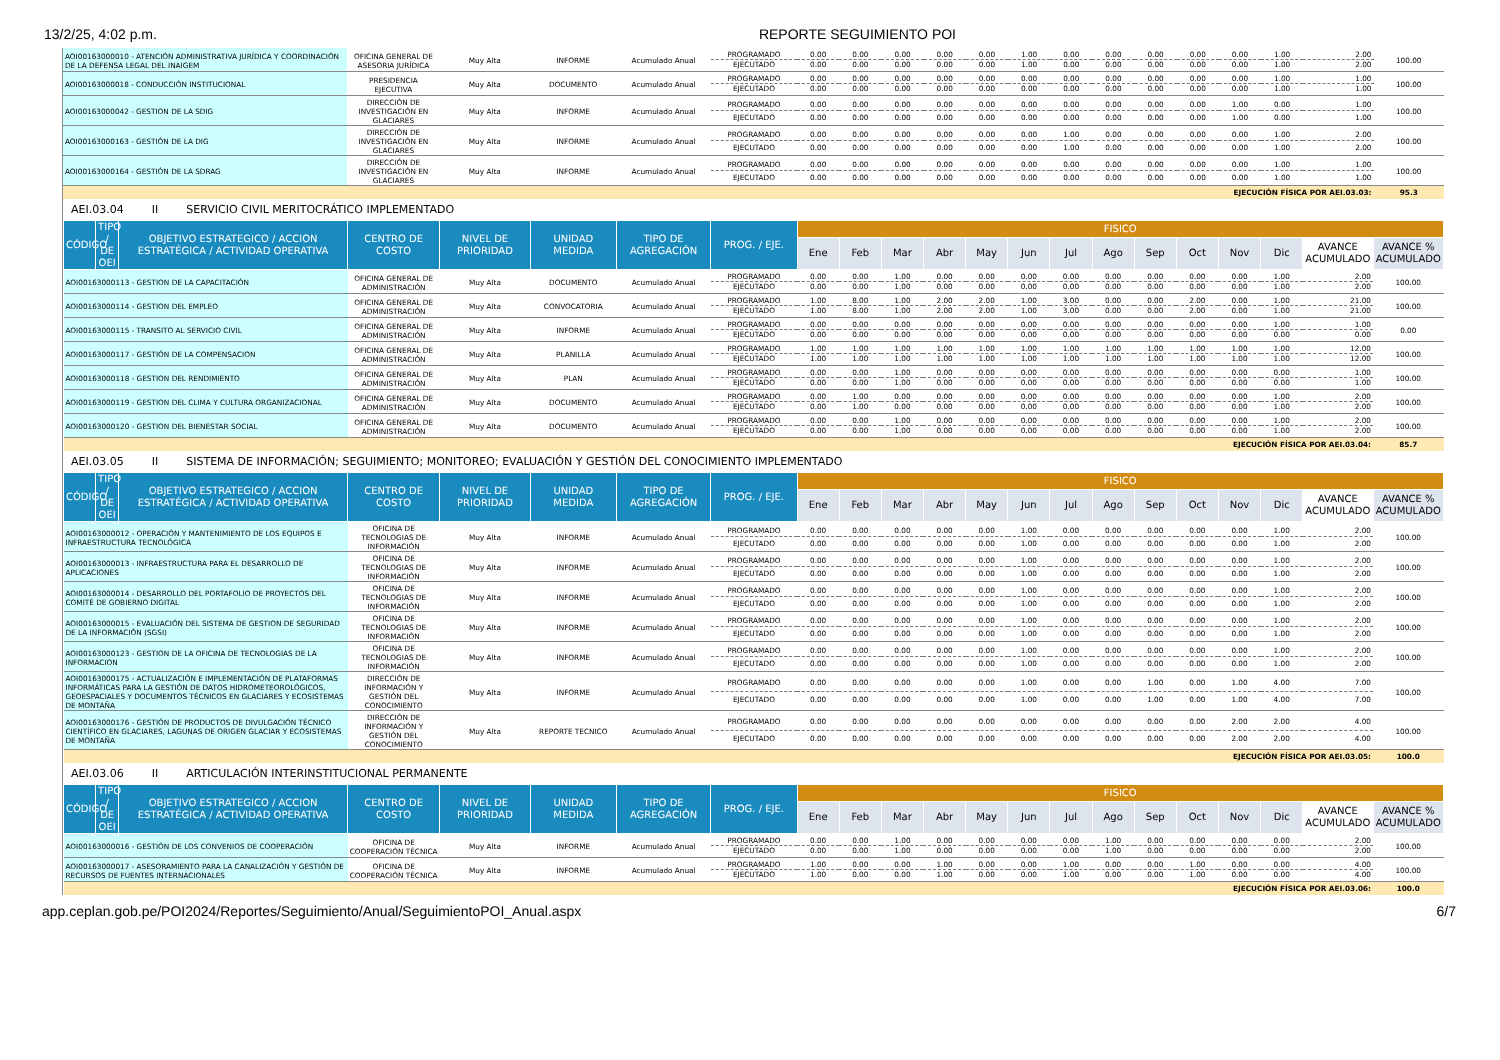13/2/25, 4:02 p.m. REPORTE SEGUIMIENTO POI
| AOI00163000010 - ATENCIÓN ADMINISTRATIVA JURÍDICA Y COORDINACIÓN DE LA DEFENSA LEGAL DEL INAIGEM | OFICINA GENERAL DE ASESORIA JURÍDICA | Muy Alta | INFORME | Acumulado Anual | PROGRAMADO | 0.00 | 0.00 | 0.00 | 0.00 | 0.00 | 1.00 | 0.00 | 0.00 | 0.00 | 0.00 | 0.00 | 1.00 | 2.00 | 100.00 |
| | | | | | EJECUTADO | 0.00 | 0.00 | 0.00 | 0.00 | 0.00 | 1.00 | 0.00 | 0.00 | 0.00 | 0.00 | 0.00 | 1.00 | 2.00 | |
| AOI00163000018 - CONDUCCIÓN INSTITUCIONAL | PRESIDENCIA EJECUTIVA | Muy Alta | DOCUMENTO | Acumulado Anual | PROGRAMADO | 0.00 | 0.00 | 0.00 | 0.00 | 0.00 | 0.00 | 0.00 | 0.00 | 0.00 | 0.00 | 0.00 | 1.00 | 1.00 | 100.00 |
| | | | | | EJECUTADO | 0.00 | 0.00 | 0.00 | 0.00 | 0.00 | 0.00 | 0.00 | 0.00 | 0.00 | 0.00 | 0.00 | 1.00 | 1.00 | |
| AOI00163000042 - GESTION DE LA SDIG | DIRECCIÓN DE INVESTIGACIÓN EN GLACIARES | Muy Alta | INFORME | Acumulado Anual | PROGRAMADO | 0.00 | 0.00 | 0.00 | 0.00 | 0.00 | 0.00 | 0.00 | 0.00 | 0.00 | 0.00 | 1.00 | 0.00 | 1.00 | 100.00 |
| | | | | | EJECUTADO | 0.00 | 0.00 | 0.00 | 0.00 | 0.00 | 0.00 | 0.00 | 0.00 | 0.00 | 0.00 | 1.00 | 0.00 | 1.00 | |
| AOI00163000163 - GESTIÓN DE LA DIG | DIRECCIÓN DE INVESTIGACIÓN EN GLACIARES | Muy Alta | INFORME | Acumulado Anual | PROGRAMADO | 0.00 | 0.00 | 0.00 | 0.00 | 0.00 | 0.00 | 1.00 | 0.00 | 0.00 | 0.00 | 0.00 | 1.00 | 2.00 | 100.00 |
| | | | | | EJECUTADO | 0.00 | 0.00 | 0.00 | 0.00 | 0.00 | 0.00 | 1.00 | 0.00 | 0.00 | 0.00 | 0.00 | 1.00 | 2.00 | |
| AOI00163000164 - GESTIÓN DE LA SDRAG | DIRECCIÓN DE INVESTIGACIÓN EN GLACIARES | Muy Alta | INFORME | Acumulado Anual | PROGRAMADO | 0.00 | 0.00 | 0.00 | 0.00 | 0.00 | 0.00 | 0.00 | 0.00 | 0.00 | 0.00 | 0.00 | 1.00 | 1.00 | 100.00 |
| | | | | | EJECUTADO | 0.00 | 0.00 | 0.00 | 0.00 | 0.00 | 0.00 | 0.00 | 0.00 | 0.00 | 0.00 | 0.00 | 1.00 | 1.00 | |
| EJECUCIÓN FÍSICA POR AEI.03.03: | | | | | | | | | | | | | | | | | | | 95.3 |
AEI.03.04 II SERVICIO CIVIL MERITOCRÁTICO IMPLEMENTADO
| CÓDIGO | TIPO / DE OEI | OBJETIVO ESTRATEGICO / ACCION ESTRATÉGICA / ACTIVIDAD OPERATIVA | CENTRO DE COSTO | NIVEL DE PRIORIDAD | UNIDAD MEDIDA | TIPO DE AGREGACIÓN | PROG. / EJE. | FISICO | | | | | | | | | | | | | |
| --- | --- | --- | --- | --- | --- | --- | --- | --- | --- | --- | --- | --- | --- | --- | --- | --- | --- | --- | --- | --- | --- |
| | | | | | | | | Ene | Feb | Mar | Abr | May | Jun | Jul | Ago | Sep | Oct | Nov | Dic | AVANCE ACUMULADO | AVANCE % ACUMULADO |
| AOI00163000113 - GESTION DE LA CAPACITACIÓN | | | OFICINA GENERAL DE ADMINISTRACIÓN | Muy Alta | DOCUMENTO | Acumulado Anual | PROGRAMADO | 0.00 | 0.00 | 1.00 | 0.00 | 0.00 | 0.00 | 0.00 | 0.00 | 0.00 | 0.00 | 0.00 | 1.00 | 2.00 | 100.00 |
| | | | | | | | EJECUTADO | 0.00 | 0.00 | 1.00 | 0.00 | 0.00 | 0.00 | 0.00 | 0.00 | 0.00 | 0.00 | 0.00 | 1.00 | 2.00 | |
| AOI00163000114 - GESTION DEL EMPLEO | | | OFICINA GENERAL DE ADMINISTRACIÓN | Muy Alta | CONVOCATORIA | Acumulado Anual | PROGRAMADO | 1.00 | 8.00 | 1.00 | 2.00 | 2.00 | 1.00 | 3.00 | 0.00 | 0.00 | 2.00 | 0.00 | 1.00 | 21.00 | 100.00 |
| | | | | | | | EJECUTADO | 1.00 | 8.00 | 1.00 | 2.00 | 2.00 | 1.00 | 3.00 | 0.00 | 0.00 | 2.00 | 0.00 | 1.00 | 21.00 | |
| AOI00163000115 - TRANSITO AL SERVICIO CIVIL | | | OFICINA GENERAL DE ADMINISTRACIÓN | Muy Alta | INFORME | Acumulado Anual | PROGRAMADO | 0.00 | 0.00 | 0.00 | 0.00 | 0.00 | 0.00 | 0.00 | 0.00 | 0.00 | 0.00 | 0.00 | 1.00 | 1.00 | 0.00 |
| | | | | | | | EJECUTADO | 0.00 | 0.00 | 0.00 | 0.00 | 0.00 | 0.00 | 0.00 | 0.00 | 0.00 | 0.00 | 0.00 | 0.00 | 0.00 | |
| AOI00163000117 - GESTIÓN DE LA COMPENSACION | | | OFICINA GENERAL DE ADMINISTRACIÓN | Muy Alta | PLANILLA | Acumulado Anual | PROGRAMADO | 1.00 | 1.00 | 1.00 | 1.00 | 1.00 | 1.00 | 1.00 | 1.00 | 1.00 | 1.00 | 1.00 | 1.00 | 12.00 | 100.00 |
| | | | | | | | EJECUTADO | 1.00 | 1.00 | 1.00 | 1.00 | 1.00 | 1.00 | 1.00 | 1.00 | 1.00 | 1.00 | 1.00 | 1.00 | 12.00 | |
| AOI00163000118 - GESTION DEL RENDIMIENTO | | | OFICINA GENERAL DE ADMINISTRACIÓN | Muy Alta | PLAN | Acumulado Anual | PROGRAMADO | 0.00 | 0.00 | 1.00 | 0.00 | 0.00 | 0.00 | 0.00 | 0.00 | 0.00 | 0.00 | 0.00 | 0.00 | 1.00 | 100.00 |
| | | | | | | | EJECUTADO | 0.00 | 0.00 | 1.00 | 0.00 | 0.00 | 0.00 | 0.00 | 0.00 | 0.00 | 0.00 | 0.00 | 0.00 | 1.00 | |
| AOI00163000119 - GESTION DEL CLIMA Y CULTURA ORGANIZACIONAL | | | OFICINA GENERAL DE ADMINISTRACIÓN | Muy Alta | DOCUMENTO | Acumulado Anual | PROGRAMADO | 0.00 | 1.00 | 0.00 | 0.00 | 0.00 | 0.00 | 0.00 | 0.00 | 0.00 | 0.00 | 0.00 | 1.00 | 2.00 | 100.00 |
| | | | | | | | EJECUTADO | 0.00 | 1.00 | 0.00 | 0.00 | 0.00 | 0.00 | 0.00 | 0.00 | 0.00 | 0.00 | 0.00 | 1.00 | 2.00 | |
| AOI00163000120 - GESTION DEL BIENESTAR SOCIAL | | | OFICINA GENERAL DE ADMINISTRACIÓN | Muy Alta | DOCUMENTO | Acumulado Anual | PROGRAMADO | 0.00 | 0.00 | 1.00 | 0.00 | 0.00 | 0.00 | 0.00 | 0.00 | 0.00 | 0.00 | 0.00 | 1.00 | 2.00 | 100.00 |
| | | | | | | | EJECUTADO | 0.00 | 0.00 | 1.00 | 0.00 | 0.00 | 0.00 | 0.00 | 0.00 | 0.00 | 0.00 | 0.00 | 1.00 | 2.00 | |
| EJECUCIÓN FÍSICA POR AEI.03.04: | | | | | | | | | | | | | | | | | | | | | 85.7 |
AEI.03.05 II SISTEMA DE INFORMACIÓN; SEGUIMIENTO; MONITOREO; EVALUACIÓN Y GESTIÓN DEL CONOCIMIENTO IMPLEMENTADO
| CÓDIGO | TIPO / DE OEI | OBJETIVO ESTRATEGICO / ACCION ESTRATÉGICA / ACTIVIDAD OPERATIVA | CENTRO DE COSTO | NIVEL DE PRIORIDAD | UNIDAD MEDIDA | TIPO DE AGREGACIÓN | PROG. / EJE. | FISICO | | | | | | | | | | | | | |
| --- | --- | --- | --- | --- | --- | --- | --- | --- | --- | --- | --- | --- | --- | --- | --- | --- | --- | --- | --- | --- | --- |
| | | | | | | | | Ene | Feb | Mar | Abr | May | Jun | Jul | Ago | Sep | Oct | Nov | Dic | AVANCE ACUMULADO | AVANCE % ACUMULADO |
| AOI00163000012 - OPERACIÓN Y MANTENIMIENTO DE LOS EQUIPOS E INFRAESTRUCTURA TECNOLÓGICA | | | OFICINA DE TECNOLOGIAS DE INFORMACIÓN | Muy Alta | INFORME | Acumulado Anual | PROGRAMADO | 0.00 | 0.00 | 0.00 | 0.00 | 0.00 | 1.00 | 0.00 | 0.00 | 0.00 | 0.00 | 0.00 | 1.00 | 2.00 | 100.00 |
| | | | | | | | EJECUTADO | 0.00 | 0.00 | 0.00 | 0.00 | 0.00 | 1.00 | 0.00 | 0.00 | 0.00 | 0.00 | 0.00 | 1.00 | 2.00 | |
| AOI00163000013 - INFRAESTRUCTURA PARA EL DESARROLLO DE APLICACIONES | | | OFICINA DE TECNOLOGIAS DE INFORMACIÓN | Muy Alta | INFORME | Acumulado Anual | PROGRAMADO | 0.00 | 0.00 | 0.00 | 0.00 | 0.00 | 1.00 | 0.00 | 0.00 | 0.00 | 0.00 | 0.00 | 1.00 | 2.00 | 100.00 |
| | | | | | | | EJECUTADO | 0.00 | 0.00 | 0.00 | 0.00 | 0.00 | 1.00 | 0.00 | 0.00 | 0.00 | 0.00 | 0.00 | 1.00 | 2.00 | |
| AOI00163000014 - DESARROLLO DEL PORTAFOLIO DE PROYECTOS DEL COMITÉ DE GOBIERNO DIGITAL | | | OFICINA DE TECNOLOGIAS DE INFORMACIÓN | Muy Alta | INFORME | Acumulado Anual | PROGRAMADO | 0.00 | 0.00 | 0.00 | 0.00 | 0.00 | 1.00 | 0.00 | 0.00 | 0.00 | 0.00 | 0.00 | 1.00 | 2.00 | 100.00 |
| | | | | | | | EJECUTADO | 0.00 | 0.00 | 0.00 | 0.00 | 0.00 | 1.00 | 0.00 | 0.00 | 0.00 | 0.00 | 0.00 | 1.00 | 2.00 | |
| AOI00163000015 - EVALUACIÓN DEL SISTEMA DE GESTION DE SEGURIDAD DE LA INFORMACIÓN (SGSI) | | | OFICINA DE TECNOLOGIAS DE INFORMACIÓN | Muy Alta | INFORME | Acumulado Anual | PROGRAMADO | 0.00 | 0.00 | 0.00 | 0.00 | 0.00 | 1.00 | 0.00 | 0.00 | 0.00 | 0.00 | 0.00 | 1.00 | 2.00 | 100.00 |
| | | | | | | | EJECUTADO | 0.00 | 0.00 | 0.00 | 0.00 | 0.00 | 1.00 | 0.00 | 0.00 | 0.00 | 0.00 | 0.00 | 1.00 | 2.00 | |
| AOI00163000123 - GESTION DE LA OFICINA DE TECNOLOGIAS DE LA INFORMACION | | | OFICINA DE TECNOLOGIAS DE INFORMACIÓN | Muy Alta | INFORME | Acumulado Anual | PROGRAMADO | 0.00 | 0.00 | 0.00 | 0.00 | 0.00 | 1.00 | 0.00 | 0.00 | 0.00 | 0.00 | 0.00 | 1.00 | 2.00 | 100.00 |
| | | | | | | | EJECUTADO | 0.00 | 0.00 | 0.00 | 0.00 | 0.00 | 1.00 | 0.00 | 0.00 | 0.00 | 0.00 | 0.00 | 1.00 | 2.00 | |
| AOI00163000175 - ACTUALIZACIÓN E IMPLEMENTACIÓN DE PLATAFORMAS INFORMÁTICAS PARA LA GESTIÓN DE DATOS HIDROMETEOROLÓGICOS, GEOESPACIALES Y DOCUMENTOS TÉCNICOS EN GLACIARES Y ECOSISTEMAS DE MONTAÑA | | | DIRECCIÓN DE INFORMACIÓN Y GESTIÓN DEL CONOCIMIENTO | Muy Alta | INFORME | Acumulado Anual | PROGRAMADO | 0.00 | 0.00 | 0.00 | 0.00 | 0.00 | 1.00 | 0.00 | 0.00 | 1.00 | 0.00 | 1.00 | 4.00 | 7.00 | 100.00 |
| | | | | | | | EJECUTADO | 0.00 | 0.00 | 0.00 | 0.00 | 0.00 | 1.00 | 0.00 | 0.00 | 1.00 | 0.00 | 1.00 | 4.00 | 7.00 | |
| AOI00163000176 - GESTIÓN DE PRODUCTOS DE DIVULGACIÓN TÉCNICO CIENTÍFICO EN GLACIARES, LAGUNAS DE ORIGEN GLACIAR Y ECOSISTEMAS DE MONTAÑA | | | DIRECCIÓN DE INFORMACIÓN Y GESTIÓN DEL CONOCIMIENTO | Muy Alta | REPORTE TECNICO | Acumulado Anual | PROGRAMADO | 0.00 | 0.00 | 0.00 | 0.00 | 0.00 | 0.00 | 0.00 | 0.00 | 0.00 | 0.00 | 2.00 | 2.00 | 4.00 | 100.00 |
| | | | | | | | EJECUTADO | 0.00 | 0.00 | 0.00 | 0.00 | 0.00 | 0.00 | 0.00 | 0.00 | 0.00 | 0.00 | 2.00 | 2.00 | 4.00 | |
| EJECUCIÓN FÍSICA POR AEI.03.05: | | | | | | | | | | | | | | | | | | | | | 100.0 |
AEI.03.06 II ARTICULACIÓN INTERINSTITUCIONAL PERMANENTE
| CÓDIGO | TIPO / DE OEI | OBJETIVO ESTRATEGICO / ACCION ESTRATÉGICA / ACTIVIDAD OPERATIVA | CENTRO DE COSTO | NIVEL DE PRIORIDAD | UNIDAD MEDIDA | TIPO DE AGREGACIÓN | PROG. / EJE. | FISICO | | | | | | | | | | | | | |
| --- | --- | --- | --- | --- | --- | --- | --- | --- | --- | --- | --- | --- | --- | --- | --- | --- | --- | --- | --- | --- | --- |
| | | | | | | | | Ene | Feb | Mar | Abr | May | Jun | Jul | Ago | Sep | Oct | Nov | Dic | AVANCE ACUMULADO | AVANCE % ACUMULADO |
| AOI00163000016 - GESTIÓN DE LOS CONVENIOS DE COOPERACIÓN | | | OFICINA DE COOPERACIÓN TÉCNICA | Muy Alta | INFORME | Acumulado Anual | PROGRAMADO | 0.00 | 0.00 | 1.00 | 0.00 | 0.00 | 0.00 | 0.00 | 1.00 | 0.00 | 0.00 | 0.00 | 0.00 | 2.00 | 100.00 |
| | | | | | | | EJECUTADO | 0.00 | 0.00 | 1.00 | 0.00 | 0.00 | 0.00 | 0.00 | 1.00 | 0.00 | 0.00 | 0.00 | 0.00 | 2.00 | |
| AOI00163000017 - ASESORAMIENTO PARA LA CANALIZACIÓN Y GESTIÓN DE RECURSOS DE FUENTES INTERNACIONALES | | | OFICINA DE COOPERACIÓN TÉCNICA | Muy Alta | INFORME | Acumulado Anual | PROGRAMADO | 1.00 | 0.00 | 0.00 | 1.00 | 0.00 | 0.00 | 1.00 | 0.00 | 0.00 | 1.00 | 0.00 | 0.00 | 4.00 | 100.00 |
| | | | | | | | EJECUTADO | 1.00 | 0.00 | 0.00 | 1.00 | 0.00 | 0.00 | 1.00 | 0.00 | 0.00 | 1.00 | 0.00 | 0.00 | 4.00 | |
| EJECUCIÓN FÍSICA POR AEI.03.06: | | | | | | | | | | | | | | | | | | | | | 100.0 |
app.ceplan.gob.pe/POI2024/Reportes/Seguimiento/Anual/SeguimientoPOI_Anual.aspx 6/7